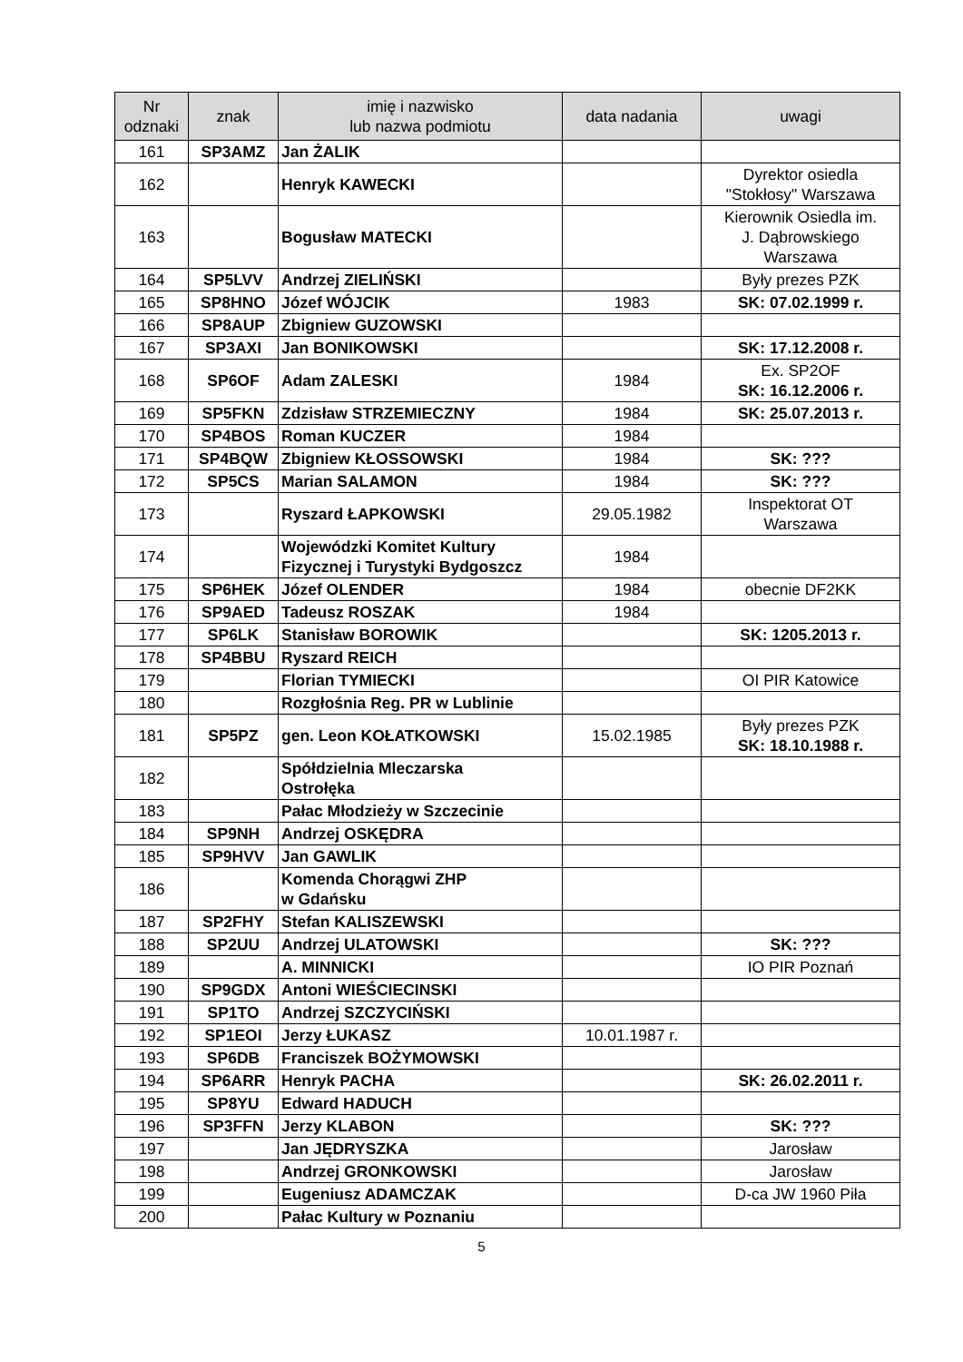| Nr odznaki | znak | imię i nazwisko lub nazwa podmiotu | data nadania | uwagi |
| --- | --- | --- | --- | --- |
| 161 | SP3AMZ | Jan ŻALIK | | |
| 162 | | Henryk KAWECKI | | Dyrektor osiedla "Stokłosy" Warszawa |
| 163 | | Bogusław MATECKI | | Kierownik Osiedla im. J. Dąbrowskiego Warszawa |
| 164 | SP5LVV | Andrzej ZIELIŃSKI | | Były prezes PZK |
| 165 | SP8HNO | Józef WÓJCIK | 1983 | SK: 07.02.1999 r. |
| 166 | SP8AUP | Zbigniew GUZOWSKI | | |
| 167 | SP3AXI | Jan BONIKOWSKI | | SK: 17.12.2008 r. |
| 168 | SP6OF | Adam ZALESKI | 1984 | Ex. SP2OF SK: 16.12.2006 r. |
| 169 | SP5FKN | Zdzisław STRZEMIECZNY | 1984 | SK: 25.07.2013 r. |
| 170 | SP4BOS | Roman KUCZER | 1984 | |
| 171 | SP4BQW | Zbigniew KŁOSSOWSKI | 1984 | SK: ??? |
| 172 | SP5CS | Marian SALAMON | 1984 | SK: ??? |
| 173 | | Ryszard ŁAPKOWSKI | 29.05.1982 | Inspektorat OT Warszawa |
| 174 | | Wojewódzki Komitet Kultury Fizycznej i Turystyki Bydgoszcz | 1984 | |
| 175 | SP6HEK | Józef OLENDER | 1984 | obecnie DF2KK |
| 176 | SP9AED | Tadeusz ROSZAK | 1984 | |
| 177 | SP6LK | Stanisław BOROWIK | | SK: 1205.2013 r. |
| 178 | SP4BBU | Ryszard REICH | | |
| 179 | | Florian TYMIECKI | | OI PIR Katowice |
| 180 | | Rozgłośnia Reg. PR w Lublinie | | |
| 181 | SP5PZ | gen. Leon KOŁATKOWSKI | 15.02.1985 | Były prezes PZK SK: 18.10.1988 r. |
| 182 | | Spółdzielnia Mleczarska Ostrołęka | | |
| 183 | | Pałac Młodzieży w Szczecinie | | |
| 184 | SP9NH | Andrzej OSKĘDRA | | |
| 185 | SP9HVV | Jan GAWLIK | | |
| 186 | | Komenda Chorągwi ZHP w Gdańsku | | |
| 187 | SP2FHY | Stefan KALISZEWSKI | | |
| 188 | SP2UU | Andrzej ULATOWSKI | | SK: ??? |
| 189 | | A. MINNICKI | | IO PIR Poznań |
| 190 | SP9GDX | Antoni WIEŚCIECINSKI | | |
| 191 | SP1TO | Andrzej SZCZYCIŃSKI | | |
| 192 | SP1EOI | Jerzy ŁUKASZ | 10.01.1987 r. | |
| 193 | SP6DB | Franciszek BOŻYMOWSKI | | |
| 194 | SP6ARR | Henryk PACHA | | SK: 26.02.2011 r. |
| 195 | SP8YU | Edward HADUCH | | |
| 196 | SP3FFN | Jerzy KLABON | | SK: ??? |
| 197 | | Jan JĘDRYSZKA | | Jarosław |
| 198 | | Andrzej GRONKOWSKI | | Jarosław |
| 199 | | Eugeniusz ADAMCZAK | | D-ca JW 1960 Piła |
| 200 | | Pałac Kultury w Poznaniu | | |
5